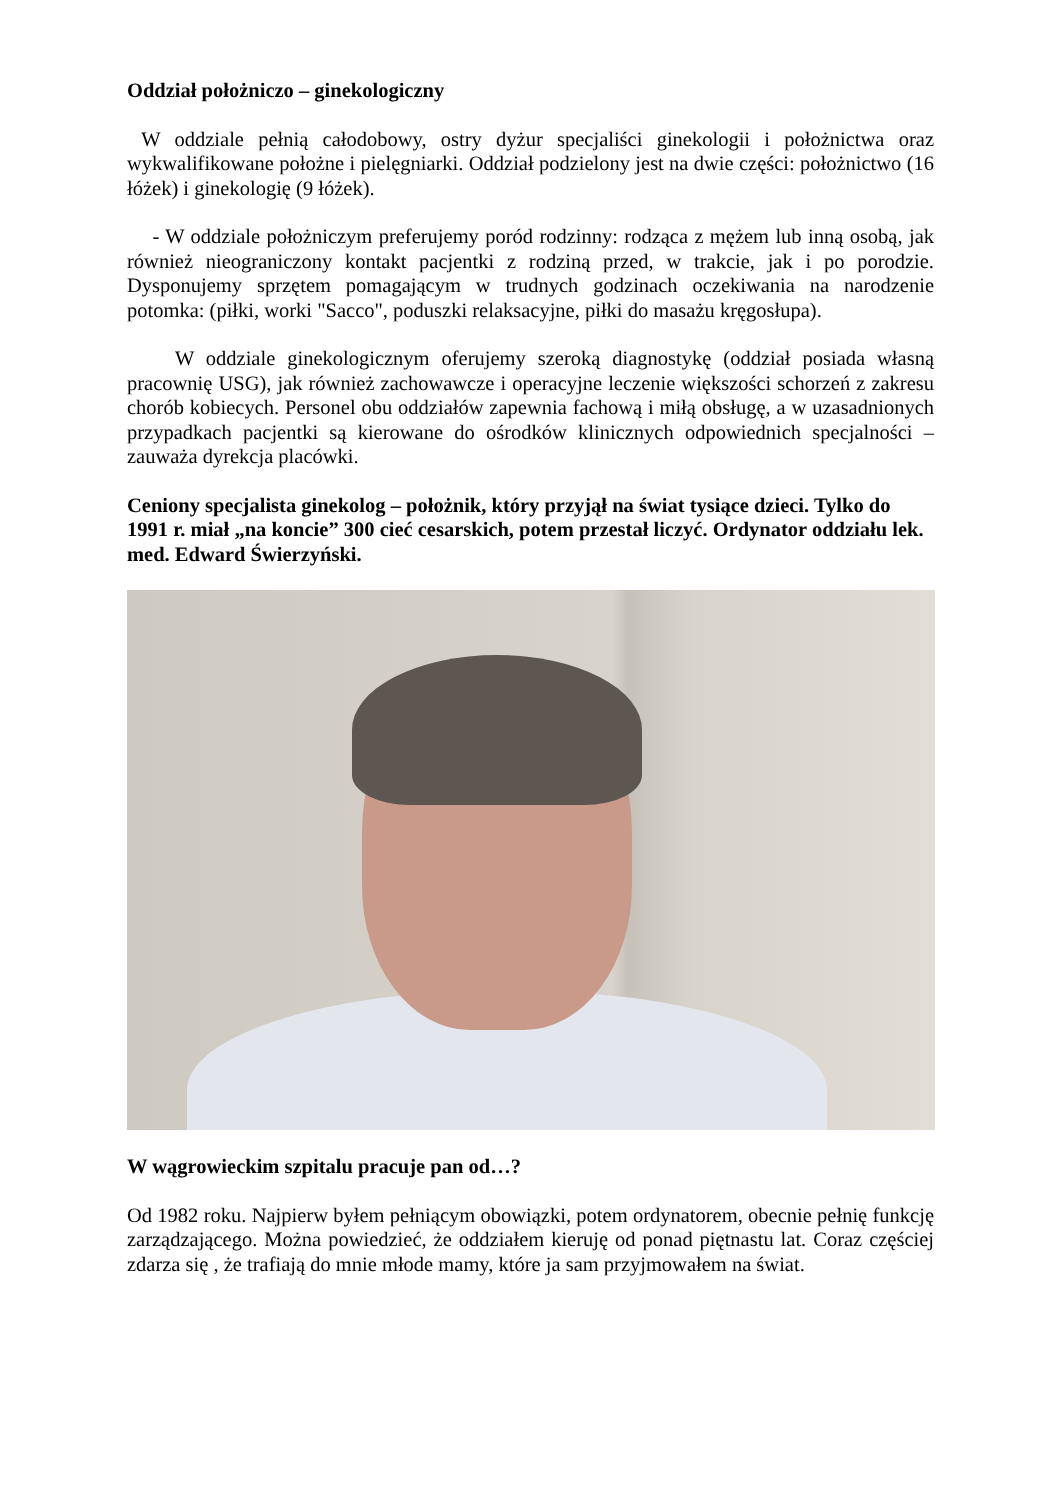Oddział położniczo – ginekologiczny
W oddziale pełnią całodobowy, ostry dyżur specjaliści ginekologii i położnictwa oraz wykwalifikowane położne i pielęgniarki. Oddział podzielony jest na dwie części: położnictwo (16 łóżek) i ginekologię (9 łóżek).
- W oddziale położniczym preferujemy poród rodzinny: rodząca z mężem lub inną osobą, jak również nieograniczony kontakt pacjentki z rodziną przed, w trakcie, jak i po porodzie. Dysponujemy sprzętem pomagającym w trudnych godzinach oczekiwania na narodzenie potomka: (piłki, worki "Sacco", poduszki relaksacyjne, piłki do masażu kręgosłupa).
W oddziale ginekologicznym oferujemy szeroką diagnostykę (oddział posiada własną pracownię USG), jak również zachowawcze i operacyjne leczenie większości schorzeń z zakresu chorób kobiecych. Personel obu oddziałów zapewnia fachową i miłą obsługę, a w uzasadnionych przypadkach pacjentki są kierowane do ośrodków klinicznych odpowiednich specjalności – zauważa dyrekcja placówki.
Ceniony specjalista ginekolog – położnik, który przyjął na świat tysiące dzieci. Tylko do 1991 r. miał „na koncie” 300 cieć cesarskich, potem przestał liczyć. Ordynator oddziału lek. med. Edward Świerzyński.
W wągrowieckim szpitalu pracuje pan od…?
Od 1982 roku. Najpierw byłem pełniącym obowiązki, potem ordynatorem, obecnie pełnię funkcję zarządzającego. Można powiedzieć, że oddziałem kieruję od ponad piętnastu lat. Coraz częściej zdarza się , że trafiają do mnie młode mamy, które ja sam przyjmowałem na świat.